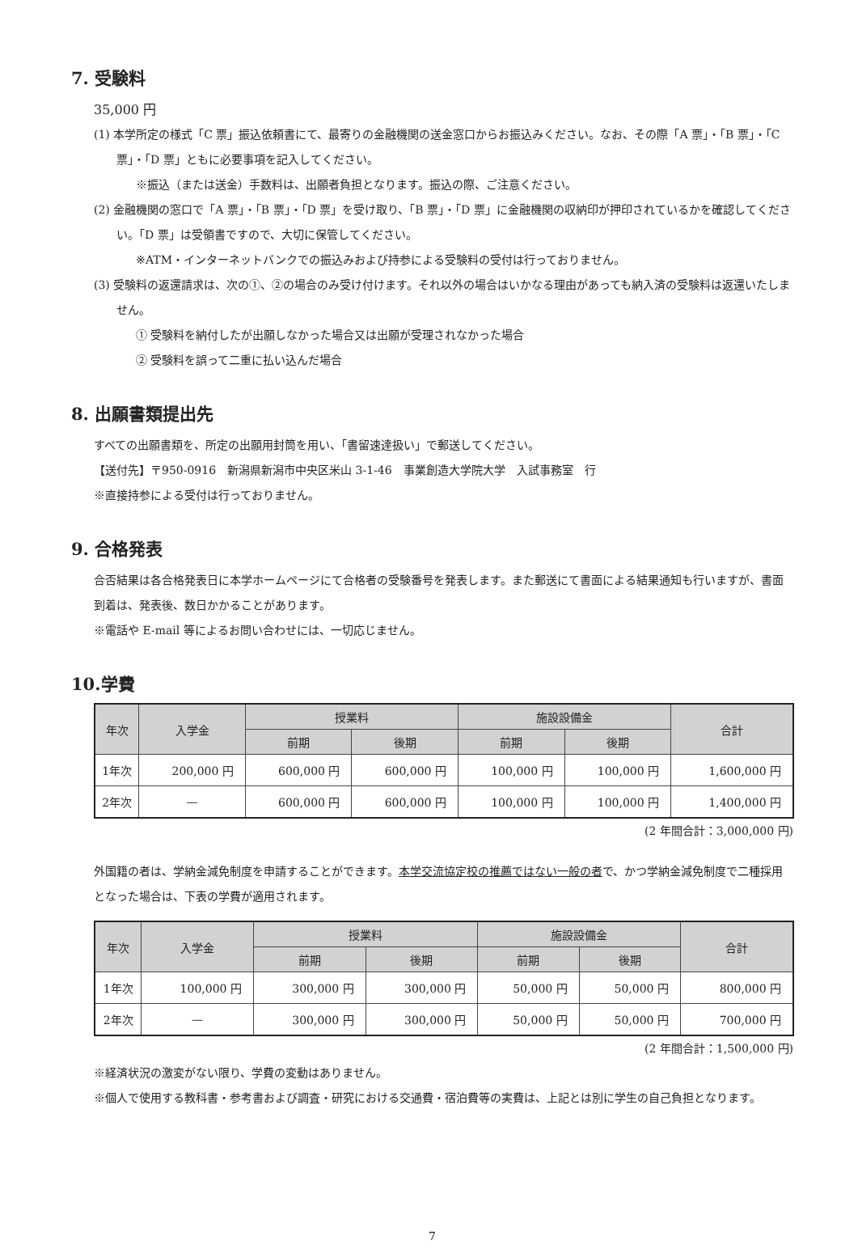7. 受験料
35,000 円
(1) 本学所定の様式「C 票」振込依頼書にて、最寄りの金融機関の送金窓口からお振込みください。なお、その際「A 票」・「B 票」・「C 票」・「D 票」ともに必要事項を記入してください。
※振込（または送金）手数料は、出願者負担となります。振込の際、ご注意ください。
(2) 金融機関の窓口で「A 票」・「B 票」・「D 票」を受け取り、「B 票」・「D 票」に金融機関の収納印が押印されているかを確認してください。「D 票」は受領書ですので、大切に保管してください。
※ATM・インターネットバンクでの振込みおよび持参による受験料の受付は行っておりません。
(3) 受験料の返還請求は、次の①、②の場合のみ受け付けます。それ以外の場合はいかなる理由があっても納入済の受験料は返還いたしません。
① 受験料を納付したが出願しなかった場合又は出願が受理されなかった場合
② 受験料を誤って二重に払い込んだ場合
8. 出願書類提出先
すべての出願書類を、所定の出願用封筒を用い、「書留速達扱い」で郵送してください。
【送付先】〒950-0916　新潟県新潟市中央区米山 3-1-46　事業創造大学院大学　入試事務室　行
※直接持参による受付は行っておりません。
9. 合格発表
合否結果は各合格発表日に本学ホームページにて合格者の受験番号を発表します。また郵送にて書面による結果通知も行いますが、書面到着は、発表後、数日かかることがあります。
※電話や E-mail 等によるお問い合わせには、一切応じません。
10.学費
| 年次 | 入学金 | 授業料 | | 施設設備金 | | 合計 |
| --- | --- | --- | --- | --- | --- | --- |
| | | 前期 | 後期 | 前期 | 後期 | |
| 1年次 | 200,000 円 | 600,000 円 | 600,000 円 | 100,000 円 | 100,000 円 | 1,600,000 円 |
| 2年次 | — | 600,000 円 | 600,000 円 | 100,000 円 | 100,000 円 | 1,400,000 円 |
(2 年間合計：3,000,000 円)
外国籍の者は、学納金減免制度を申請することができます。本学交流協定校の推薦ではない一般の者で、かつ学納金減免制度で二種採用となった場合は、下表の学費が適用されます。
| 年次 | 入学金 | 授業料 | | 施設設備金 | | 合計 |
| --- | --- | --- | --- | --- | --- | --- |
| | | 前期 | 後期 | 前期 | 後期 | |
| 1年次 | 100,000 円 | 300,000 円 | 300,000 円 | 50,000 円 | 50,000 円 | 800,000 円 |
| 2年次 | — | 300,000 円 | 300,000 円 | 50,000 円 | 50,000 円 | 700,000 円 |
(2 年間合計：1,500,000 円)
※経済状況の激変がない限り、学費の変動はありません。
※個人で使用する教科書・参考書および調査・研究における交通費・宿泊費等の実費は、上記とは別に学生の自己負担となります。
7